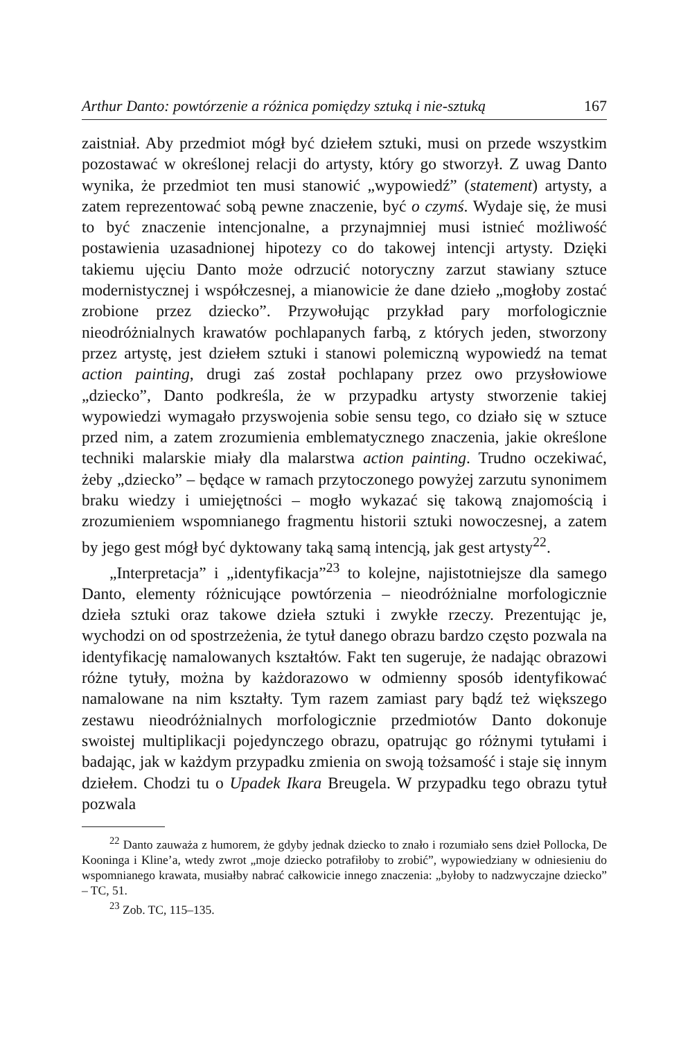Arthur Danto: powtórzenie a różnica pomiędzy sztuką i nie-sztuką 167
zaistniał. Aby przedmiot mógł być dziełem sztuki, musi on przede wszystkim pozostawać w określonej relacji do artysty, który go stworzył. Z uwag Danto wynika, że przedmiot ten musi stanowić „wypowiedź” (statement) artysty, a zatem reprezentować sobą pewne znaczenie, być o czymś. Wydaje się, że musi to być znaczenie intencjonalne, a przynajmniej musi istnieć możliwość postawienia uzasadnionej hipotezy co do takowej intencji artysty. Dzięki takiemu ujęciu Danto może odrzucić notoryczny zarzut stawiany sztuce modernistycznej i współczesnej, a mianowicie że dane dzieło „mogłoby zostać zrobione przez dziecko”. Przywołując przykład pary morfologicznie nieodróżnialnych krawatów pochlapanych farbą, z których jeden, stworzony przez artystę, jest dziełem sztuki i stanowi polemiczną wypowiedź na temat action painting, drugi zaś został pochlapany przez owo przysłowiowe „dziecko”, Danto podkreśla, że w przypadku artysty stworzenie takiej wypowiedzi wymagało przyswojenia sobie sensu tego, co działo się w sztuce przed nim, a zatem zrozumienia emblematycznego znaczenia, jakie określone techniki malarskie miały dla malarstwa action painting. Trudno oczekiwać, żeby „dziecko” – będące w ramach przytoczonego powyżej zarzutu synonimem braku wiedzy i umiejętności – mogło wykazać się takową znajomością i zrozumieniem wspomnianego fragmentu historii sztuki nowoczesnej, a zatem by jego gest mógł być dyktowany taką samą intencją, jak gest artysty<sup>22</sup>.
„Interpretacja” i „identyfikacja”<sup>23</sup> to kolejne, najistotniejsze dla samego Danto, elementy różnicujące powtórzenia – nieodróżnialne morfologicznie dzieła sztuki oraz takowe dzieła sztuki i zwykłe rzeczy. Prezentując je, wychodzi on od spostrzeżenia, że tytuł danego obrazu bardzo często pozwala na identyfikację namalowanych kształtów. Fakt ten sugeruje, że nadając obrazowi różne tytuły, można by każdorazowo w odmienny sposób identyfikować namalowane na nim kształty. Tym razem zamiast pary bądź też większego zestawu nieodróżnialnych morfologicznie przedmiotów Danto dokonuje swoistej multiplikacji pojedynczego obrazu, opatrując go różnymi tytułami i badając, jak w każdym przypadku zmienia on swoją tożsamość i staje się innym dziełem. Chodzi tu o Upadek Ikara Breugela. W przypadku tego obrazu tytuł pozwala
<sup>22</sup> Danto zauważa z humorem, że gdyby jednak dziecko to znało i rozumiało sens dzieł Pollocka, De Kooninga i Kline’a, wtedy zwrot „moje dziecko potrafiłoby to zrobić”, wypowiedziany w odniesieniu do wspomnianego krawata, musiałby nabrać całkowicie innego znaczenia: „byłoby to nadzwyczajne dziecko” – TC, 51.
<sup>23</sup> Zob. TC, 115–135.